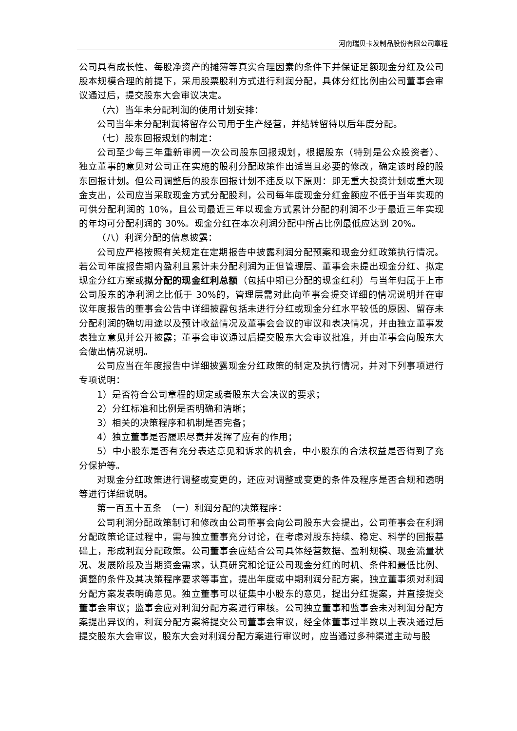河南瑞贝卡发制品股份有限公司章程
公司具有成长性、每股净资产的摊薄等真实合理因素的条件下并保证足额现金分红及公司股本规模合理的前提下，采用股票股利方式进行利润分配，具体分红比例由公司董事会审议通过后，提交股东大会审议决定。
（六）当年未分配利润的使用计划安排：
公司当年未分配利润将留存公司用于生产经营，并结转留待以后年度分配。
（七）股东回报规划的制定：
公司至少每三年重新审阅一次公司股东回报规划，根据股东（特别是公众投资者）、独立董事的意见对公司正在实施的股利分配政策作出适当且必要的修改，确定该时段的股东回报计划。但公司调整后的股东回报计划不违反以下原则：即无重大投资计划或重大现金支出，公司应当采取现金方式分配股利，公司每年度现金分红金额应不低于当年实现的可供分配利润的 10%，且公司最近三年以现金方式累计分配的利润不少于最近三年实现的年均可分配利润的 30%。现金分红在本次利润分配中所占比例最低应达到 20%。
（八）利润分配的信息披露：
公司应严格按照有关规定在定期报告中披露利润分配预案和现金分红政策执行情况。若公司年度报告期内盈利且累计未分配利润为正但管理层、董事会未提出现金分红、拟定现金分红方案或拟分配的现金红利总额（包括中期已分配的现金红利）与当年归属于上市公司股东的净利润之比低于 30%的，管理层需对此向董事会提交详细的情况说明并在审议年度报告的董事会公告中详细披露包括未进行分红或现金分红水平较低的原因、留存未分配利润的确切用途以及预计收益情况及董事会会议的审议和表决情况，并由独立董事发表独立意见并公开披露；董事会审议通过后提交股东大会审议批准，并由董事会向股东大会做出情况说明。
公司应当在年度报告中详细披露现金分红政策的制定及执行情况，并对下列事项进行专项说明：
1）是否符合公司章程的规定或者股东大会决议的要求；
2）分红标准和比例是否明确和清晰；
3）相关的决策程序和机制是否完备；
4）独立董事是否履职尽责并发挥了应有的作用；
5）中小股东是否有充分表达意见和诉求的机会，中小股东的合法权益是否得到了充分保护等。
对现金分红政策进行调整或变更的，还应对调整或变更的条件及程序是否合规和透明等进行详细说明。
第一百五十五条　（一）利润分配的决策程序：
公司利润分配政策制订和修改由公司董事会向公司股东大会提出，公司董事会在利润分配政策论证过程中，需与独立董事充分讨论，在考虑对股东持续、稳定、科学的回报基础上，形成利润分配政策。公司董事会应结合公司具体经营数据、盈利规模、现金流量状况、发展阶段及当期资金需求，认真研究和论证公司现金分红的时机、条件和最低比例、调整的条件及其决策程序要求等事宜，提出年度或中期利润分配方案，独立董事须对利润分配方案发表明确意见。独立董事可以征集中小股东的意见，提出分红提案，并直接提交董事会审议；监事会应对利润分配方案进行审核。公司独立董事和监事会未对利润分配方案提出异议的，利润分配方案将提交公司董事会审议，经全体董事过半数以上表决通过后提交股东大会审议，股东大会对利润分配方案进行审议时，应当通过多种渠道主动与股